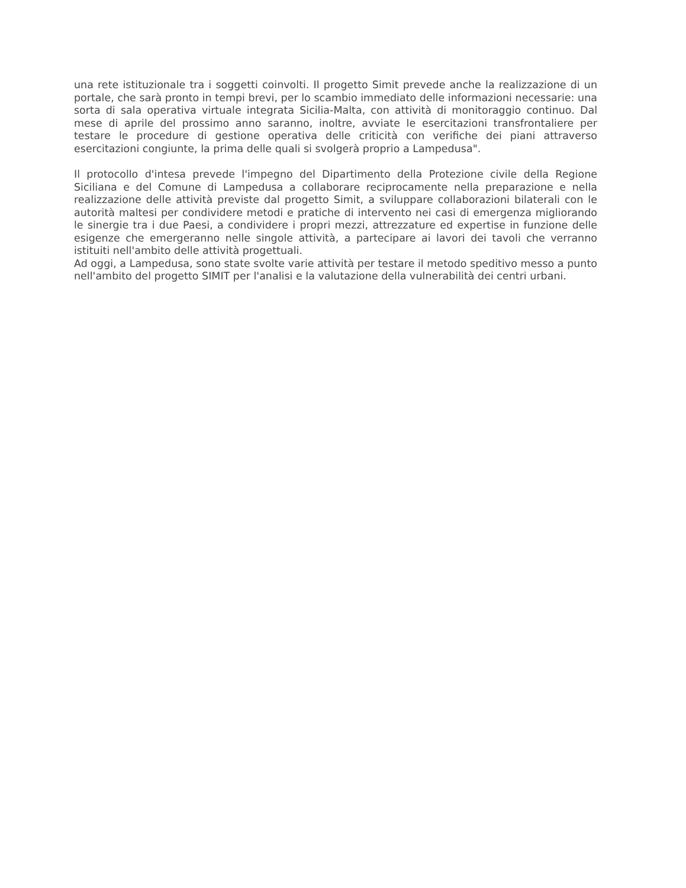una rete istituzionale tra i soggetti coinvolti. Il progetto Simit prevede anche la realizzazione di un portale, che sarà pronto in tempi brevi, per lo scambio immediato delle informazioni necessarie: una sorta di sala operativa virtuale integrata Sicilia-Malta, con attività di monitoraggio continuo. Dal mese di aprile del prossimo anno saranno, inoltre, avviate le esercitazioni transfrontaliere per testare le procedure di gestione operativa delle criticità con verifiche dei piani attraverso esercitazioni congiunte, la prima delle quali si svolgerà proprio a Lampedusa".
Il protocollo d'intesa prevede l'impegno del Dipartimento della Protezione civile della Regione Siciliana e del Comune di Lampedusa a collaborare reciprocamente nella preparazione e nella realizzazione delle attività previste dal progetto Simit, a sviluppare collaborazioni bilaterali con le autorità maltesi per condividere metodi e pratiche di intervento nei casi di emergenza migliorando le sinergie tra i due Paesi, a condividere i propri mezzi, attrezzature ed expertise in funzione delle esigenze che emergeranno nelle singole attività, a partecipare ai lavori dei tavoli che verranno istituiti nell'ambito delle attività progettuali.
Ad oggi, a Lampedusa, sono state svolte varie attività per testare il metodo speditivo messo a punto nell'ambito del progetto SIMIT per l'analisi e la valutazione della vulnerabilità dei centri urbani.